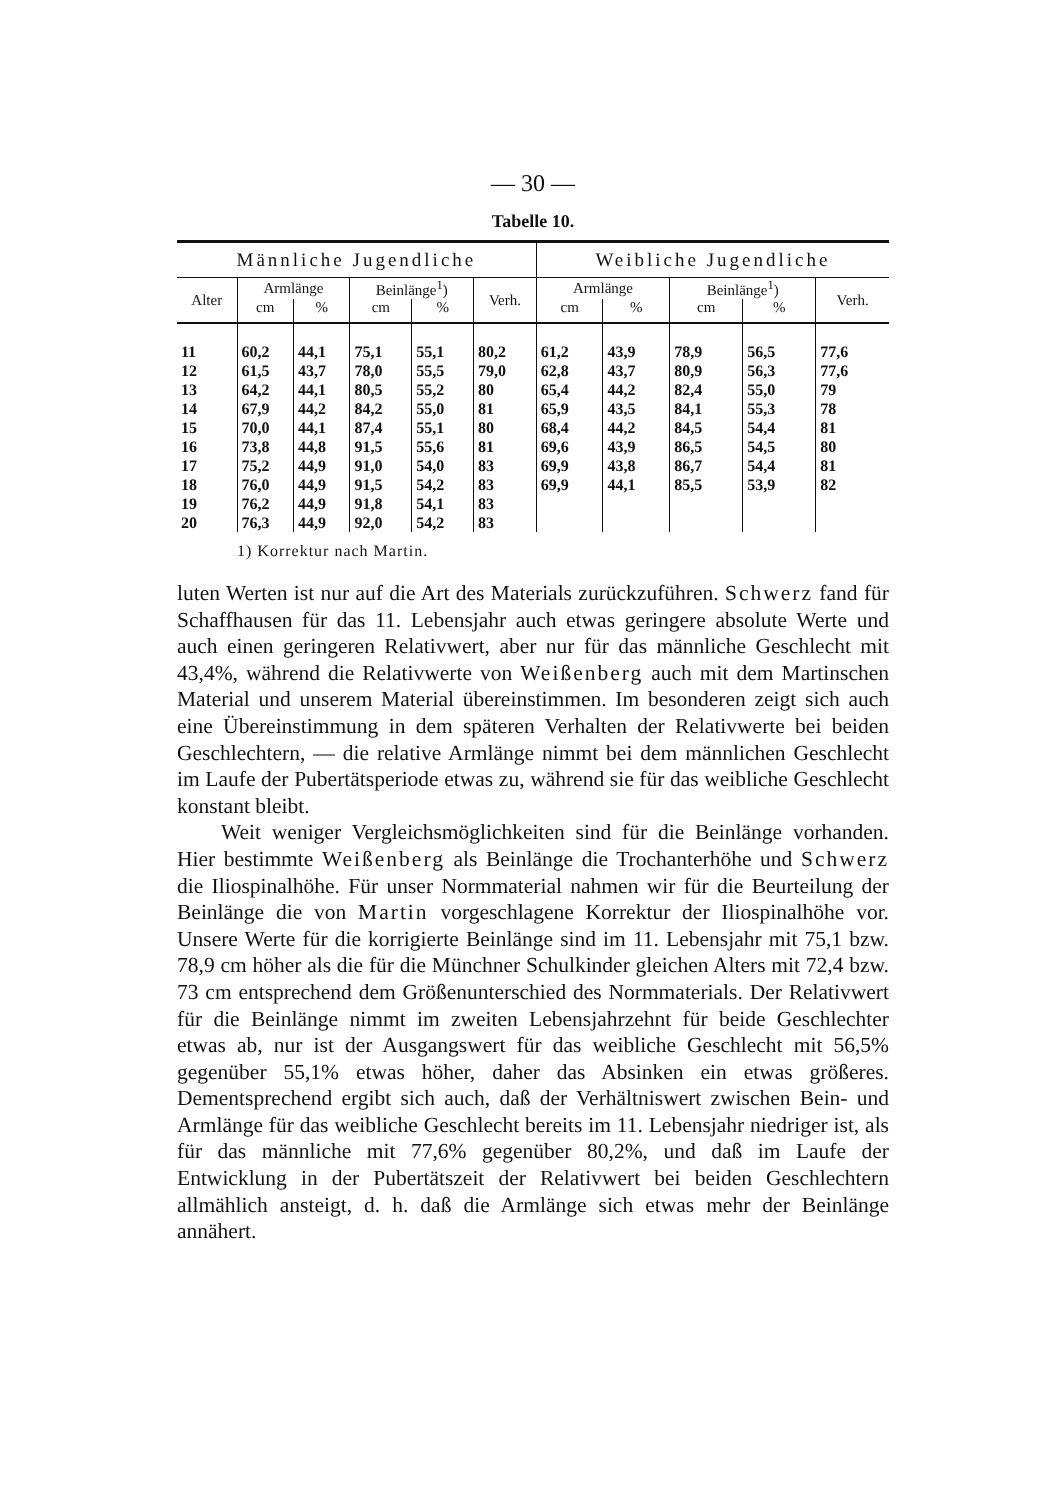— 30 —
Tabelle 10.
| Männliche Jugendliche | | | | | | Weibliche Jugendliche | | | | |
| --- | --- | --- | --- | --- | --- | --- | --- | --- | --- | --- |
| Alter | Armlänge | | Beinlänge<sup>1</sup>) | | Verh. | Armlänge | | Beinlänge<sup>1</sup>) | | Verh. |
| | cm | % | cm | % | | cm | % | cm | % | |
| 11 | 60,2 | 44,1 | 75,1 | 55,1 | 80,2 | 61,2 | 43,9 | 78,9 | 56,5 | 77,6 |
| 12 | 61,5 | 43,7 | 78,0 | 55,5 | 79,0 | 62,8 | 43,7 | 80,9 | 56,3 | 77,6 |
| 13 | 64,2 | 44,1 | 80,5 | 55,2 | 80 | 65,4 | 44,2 | 82,4 | 55,0 | 79 |
| 14 | 67,9 | 44,2 | 84,2 | 55,0 | 81 | 65,9 | 43,5 | 84,1 | 55,3 | 78 |
| 15 | 70,0 | 44,1 | 87,4 | 55,1 | 80 | 68,4 | 44,2 | 84,5 | 54,4 | 81 |
| 16 | 73,8 | 44,8 | 91,5 | 55,6 | 81 | 69,6 | 43,9 | 86,5 | 54,5 | 80 |
| 17 | 75,2 | 44,9 | 91,0 | 54,0 | 83 | 69,9 | 43,8 | 86,7 | 54,4 | 81 |
| 18 | 76,0 | 44,9 | 91,5 | 54,2 | 83 | 69,9 | 44,1 | 85,5 | 53,9 | 82 |
| 19 | 76,2 | 44,9 | 91,8 | 54,1 | 83 | | | | | |
| 20 | 76,3 | 44,9 | 92,0 | 54,2 | 83 | | | | | |
1) Korrektur nach Martin.
luten Werten ist nur auf die Art des Materials zurückzuführen. Schwerz fand für Schaffhausen für das 11. Lebensjahr auch etwas geringere absolute Werte und auch einen geringeren Relativwert, aber nur für das männliche Geschlecht mit 43,4%, während die Relativwerte von Weißenberg auch mit dem Martinschen Material und unserem Material übereinstimmen. Im besonderen zeigt sich auch eine Übereinstimmung in dem späteren Verhalten der Relativwerte bei beiden Geschlechtern, — die relative Armlänge nimmt bei dem männlichen Geschlecht im Laufe der Pubertätsperiode etwas zu, während sie für das weibliche Geschlecht konstant bleibt.
Weit weniger Vergleichsmöglichkeiten sind für die Beinlänge vorhanden. Hier bestimmte Weißenberg als Beinlänge die Trochanterhöhe und Schwerz die Iliospinalhöhe. Für unser Normmaterial nahmen wir für die Beurteilung der Beinlänge die von Martin vorgeschlagene Korrektur der Iliospinalhöhe vor. Unsere Werte für die korrigierte Beinlänge sind im 11. Lebensjahr mit 75,1 bzw. 78,9 cm höher als die für die Münchner Schulkinder gleichen Alters mit 72,4 bzw. 73 cm entsprechend dem Größenunterschied des Normmaterials. Der Relativwert für die Beinlänge nimmt im zweiten Lebensjahrzehnt für beide Geschlechter etwas ab, nur ist der Ausgangswert für das weibliche Geschlecht mit 56,5% gegenüber 55,1% etwas höher, daher das Absinken ein etwas größeres. Dementsprechend ergibt sich auch, daß der Verhältniswert zwischen Bein- und Armlänge für das weibliche Geschlecht bereits im 11. Lebensjahr niedriger ist, als für das männliche mit 77,6% gegenüber 80,2%, und daß im Laufe der Entwicklung in der Pubertätszeit der Relativwert bei beiden Geschlechtern allmählich ansteigt, d. h. daß die Armlänge sich etwas mehr der Beinlänge annähert.